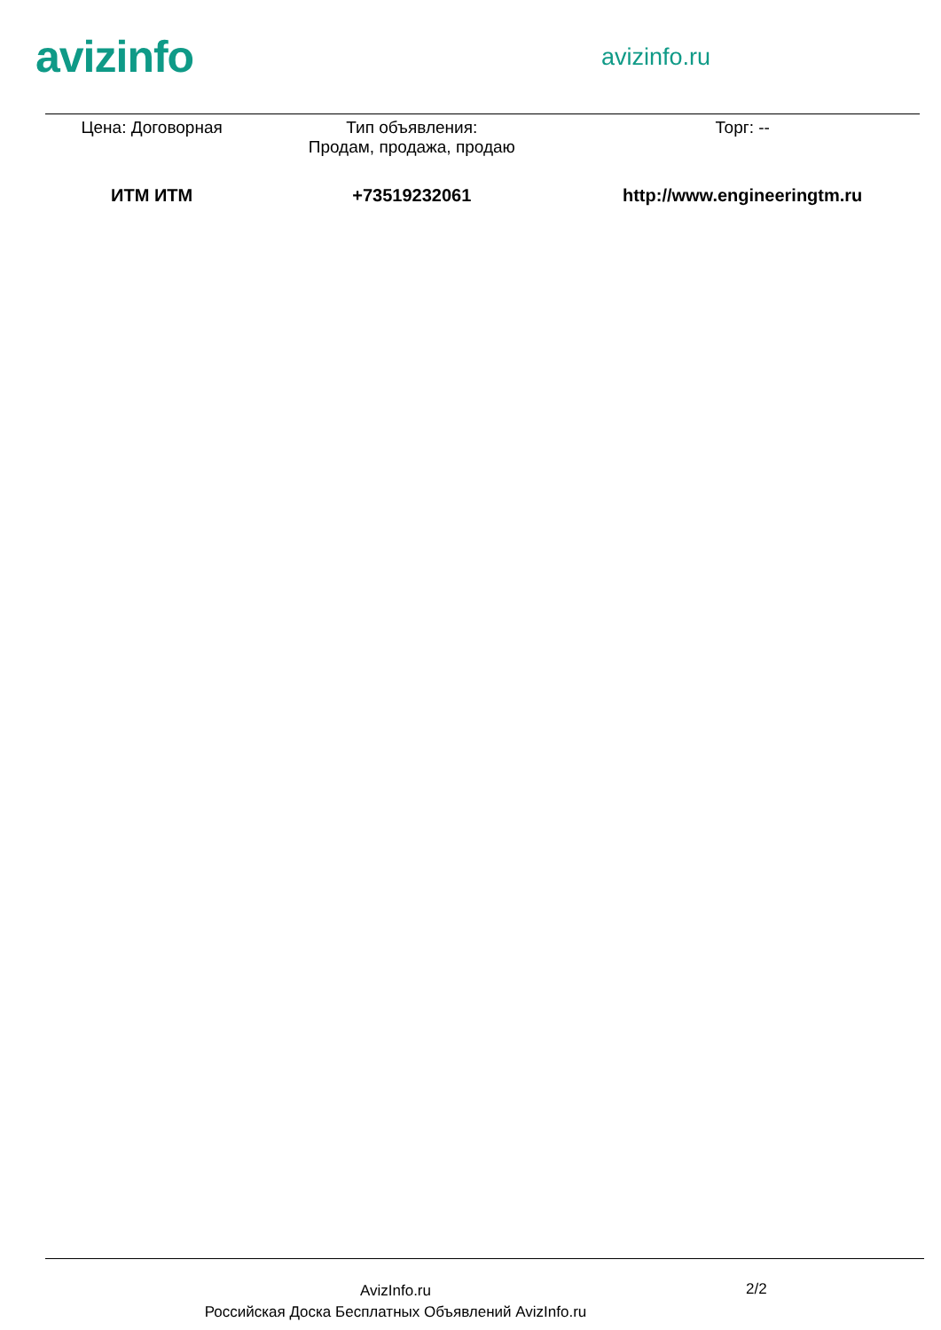avizinfo
avizinfo.ru
| Цена: Договорная | Тип объявления: Продам, продажа, продаю | Торг: -- |
| ИТМ ИТМ | +73519232061 | http://www.engineeringtm.ru |
AvizInfo.ru
Российская Доска Бесплатных Объявлений AvizInfo.ru
2/2